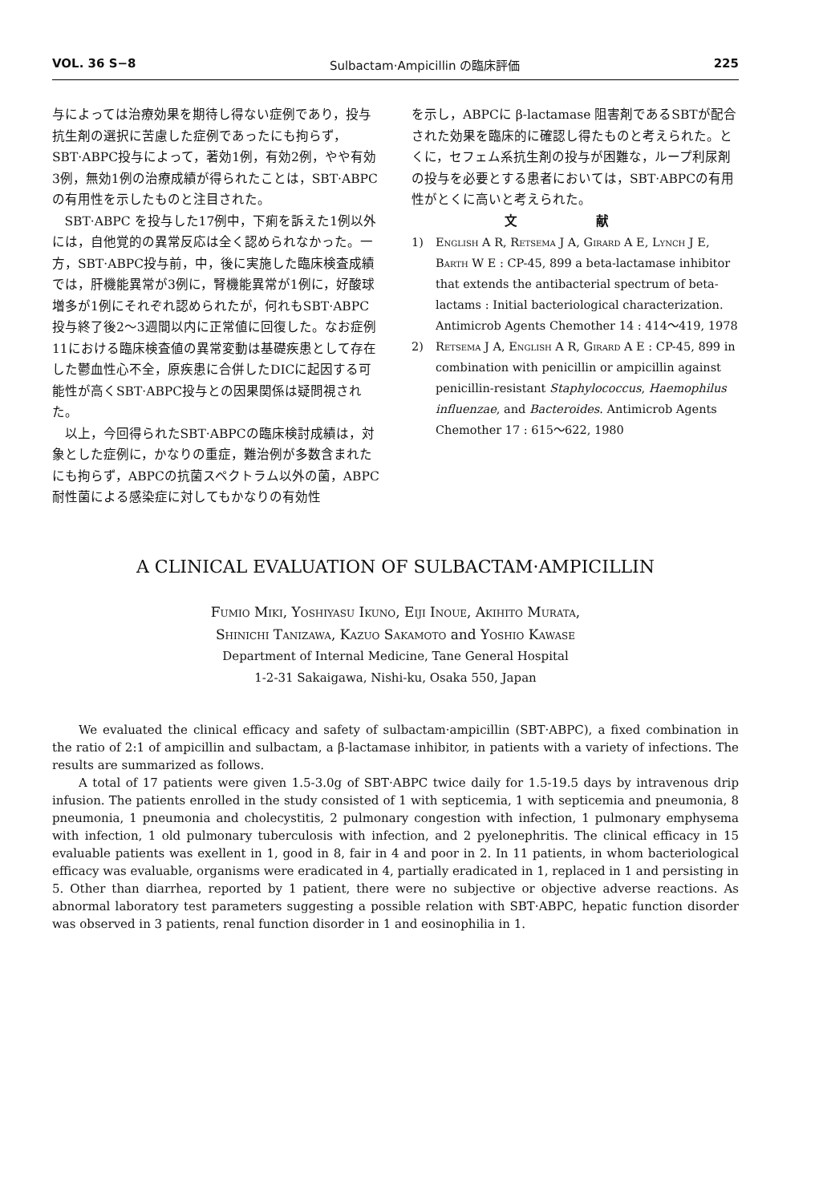VOL. 36 S−8 Sulbactam·Ampicillin の臨床評価 225
与によっては治療効果を期待し得ない症例であり，投与抗生剤の選択に苦慮した症例であったにも拘らず，SBT·ABPC投与によって，著効1例，有効2例，やや有効3例，無効1例の治療成績が得られたことは，SBT·ABPCの有用性を示したものと注目された。
SBT·ABPC を投与した17例中，下痢を訴えた1例以外には，自他覚的の異常反応は全く認められなかった。一方，SBT·ABPC投与前，中，後に実施した臨床検査成績では，肝機能異常が3例に，腎機能異常が1例に，好酸球増多が1例にそれぞれ認められたが，何れもSBT·ABPC投与終了後2〜3週間以内に正常値に回復した。なお症例11における臨床検査値の異常変動は基礎疾患として存在した鬱血性心不全，原疾患に合併したDICに起因する可能性が高くSBT·ABPC投与との因果関係は疑問視された。
以上，今回得られたSBT·ABPCの臨床検討成績は，対象とした症例に，かなりの重症，難治例が多数含まれたにも拘らず，ABPCの抗菌スペクトラム以外の菌，ABPC耐性菌による感染症に対してもかなりの有効性
を示し，ABPCに β-lactamase 阻害剤であるSBTが配合された効果を臨床的に確認し得たものと考えられた。とくに，セフェム系抗生剤の投与が困難な，ループ利尿剤の投与を必要とする患者においては，SBT·ABPCの有用性がとくに高いと考えられた。
文 献
1) English A R, Retsema J A, Girard A E, Lynch J E, Barth W E : CP-45, 899 a beta-lactamase inhibitor that extends the antibacterial spectrum of beta-lactams : Initial bacteriological characterization. Antimicrob Agents Chemother 14 : 414〜419, 1978
2) Retsema J A, English A R, Girard A E : CP-45, 899 in combination with penicillin or ampicillin against penicillin-resistant Staphylococcus, Haemophilus influenzae, and Bacteroides. Antimicrob Agents Chemother 17 : 615〜622, 1980
A CLINICAL EVALUATION OF SULBACTAM·AMPICILLIN
Fumio Miki, Yoshiyasu Ikuno, Eiji Inoue, Akihito Murata,
Shinichi Tanizawa, Kazuo Sakamoto and Yoshio Kawase
Department of Internal Medicine, Tane General Hospital
1-2-31 Sakaigawa, Nishi-ku, Osaka 550, Japan
We evaluated the clinical efficacy and safety of sulbactam·ampicillin (SBT·ABPC), a fixed combination in the ratio of 2:1 of ampicillin and sulbactam, a β-lactamase inhibitor, in patients with a variety of infections. The results are summarized as follows.
A total of 17 patients were given 1.5-3.0g of SBT·ABPC twice daily for 1.5-19.5 days by intravenous drip infusion. The patients enrolled in the study consisted of 1 with septicemia, 1 with septicemia and pneumonia, 8 pneumonia, 1 pneumonia and cholecystitis, 2 pulmonary congestion with infection, 1 pulmonary emphysema with infection, 1 old pulmonary tuberculosis with infection, and 2 pyelonephritis. The clinical efficacy in 15 evaluable patients was exellent in 1, good in 8, fair in 4 and poor in 2. In 11 patients, in whom bacteriological efficacy was evaluable, organisms were eradicated in 4, partially eradicated in 1, replaced in 1 and persisting in 5. Other than diarrhea, reported by 1 patient, there were no subjective or objective adverse reactions. As abnormal laboratory test parameters suggesting a possible relation with SBT·ABPC, hepatic function disorder was observed in 3 patients, renal function disorder in 1 and eosinophilia in 1.